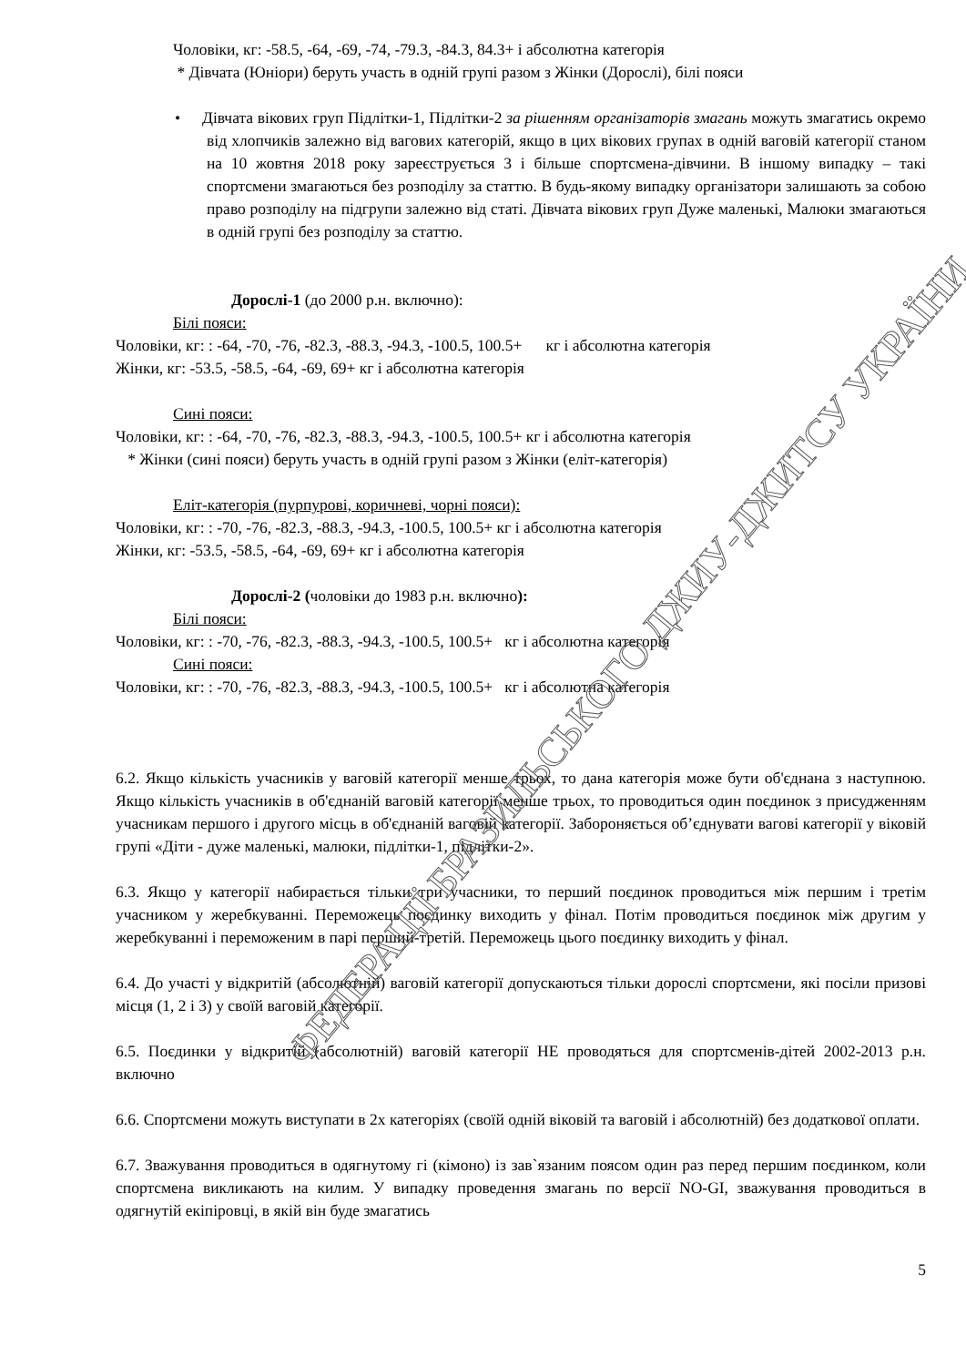ФЕДЕРАЦІЇ БРАЗИЛЬСЬКОГО ДЖИУ-ДЖИТСУ УКРАЇНИ
Чоловіки, кг: -58.5, -64, -69, -74, -79.3, -84.3, 84.3+ і абсолютна категорія
* Дівчата (Юніори) беруть участь в одній групі разом з Жінки (Дорослі), білі пояси
• Дівчата вікових груп Підлітки-1, Підлітки-2 за рішенням організаторів змагань можуть змагатись окремо від хлопчиків залежно від вагових категорій, якщо в цих вікових групах в одній ваговій категорії станом на 10 жовтня 2018 року зареєструється 3 і більше спортсмена-дівчини. В іншому випадку – такі спортсмени змагаються без розподілу за статтю. В будь-якому випадку організатори залишають за собою право розподілу на підгрупи залежно від статі. Дівчата вікових груп Дуже маленькі, Малюки змагаються в одній групі без розподілу за статтю.
Дорослі-1 (до 2000 р.н. включно):
Білі пояси:
Чоловіки, кг: : -64, -70, -76, -82.3, -88.3, -94.3, -100.5, 100.5+ кг і абсолютна категорія
Жінки, кг: -53.5, -58.5, -64, -69, 69+ кг і абсолютна категорія
Сині пояси:
Чоловіки, кг: : -64, -70, -76, -82.3, -88.3, -94.3, -100.5, 100.5+ кг і абсолютна категорія
* Жінки (сині пояси) беруть участь в одній групі разом з Жінки (еліт-категорія)
Еліт-категорія (пурпурові, коричневі, чорні пояси):
Чоловіки, кг: : -70, -76, -82.3, -88.3, -94.3, -100.5, 100.5+ кг і абсолютна категорія
Жінки, кг: -53.5, -58.5, -64, -69, 69+ кг і абсолютна категорія
Дорослі-2 (чоловіки до 1983 р.н. включно):
Білі пояси:
Чоловіки, кг: : -70, -76, -82.3, -88.3, -94.3, -100.5, 100.5+ кг і абсолютна категорія
Сині пояси:
Чоловіки, кг: : -70, -76, -82.3, -88.3, -94.3, -100.5, 100.5+ кг і абсолютна категорія
6.2. Якщо кількість учасників у ваговій категорії менше трьох, то дана категорія може бути об'єднана з наступною. Якщо кількість учасників в об'єднаній ваговій категорії менше трьох, то проводиться один поєдинок з присудженням учасникам першого і другого місць в об'єднаній ваговій категорії. Забороняється об’єднувати вагові категорії у віковій групі «Діти - дуже маленькі, малюки, підлітки-1, підлітки-2».
6.3. Якщо у категорії набирається тільки три учасники, то перший поєдинок проводиться між першим і третім учасником у жеребкуванні. Переможець поєдинку виходить у фінал. Потім проводиться поєдинок між другим у жеребкуванні і переможеним в парі перший-третій. Переможець цього поєдинку виходить у фінал.
6.4. До участі у відкритій (абсолютній) ваговій категорії допускаються тільки дорослі спортсмени, які посіли призові місця (1, 2 і 3) у своїй ваговій категорії.
6.5. Поєдинки у відкритій (абсолютній) ваговій категорії НЕ проводяться для спортсменів-дітей 2002-2013 р.н. включно
6.6. Спортсмени можуть виступати в 2х категоріях (своїй одній віковій та ваговій і абсолютній) без додаткової оплати.
6.7. Зважування проводиться в одягнутому гі (кімоно) із зав`язаним поясом один раз перед першим поєдинком, коли спортсмена викликають на килим. У випадку проведення змагань по версії NO-GI, зважування проводиться в одягнутій екіпіровці, в якій він буде змагатись
5